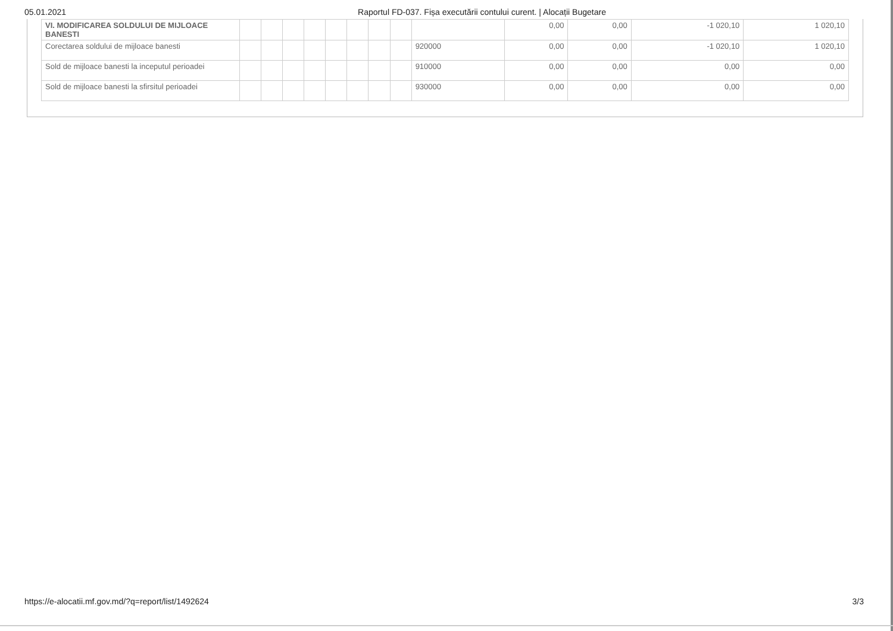05.01.2021 Raportul FD-037. Fișa executării contului curent. | Alocații Bugetare
| VI. MODIFICAREA SOLDULUI DE MIJLOACE BANESTI | | | | | | | | | | 0,00 | 0,00 | -1 020,10 | 1 020,10 |
| Corectarea soldului de mijloace banesti | | | | | | | | | 920000 | 0,00 | 0,00 | -1 020,10 | 1 020,10 |
| Sold de mijloace banesti la inceputul perioadei | | | | | | | | | 910000 | 0,00 | 0,00 | 0,00 | 0,00 |
| Sold de mijloace banesti la sfirsitul perioadei | | | | | | | | | 930000 | 0,00 | 0,00 | 0,00 | 0,00 |
https://e-alocatii.mf.gov.md/?q=report/list/1492624 3/3